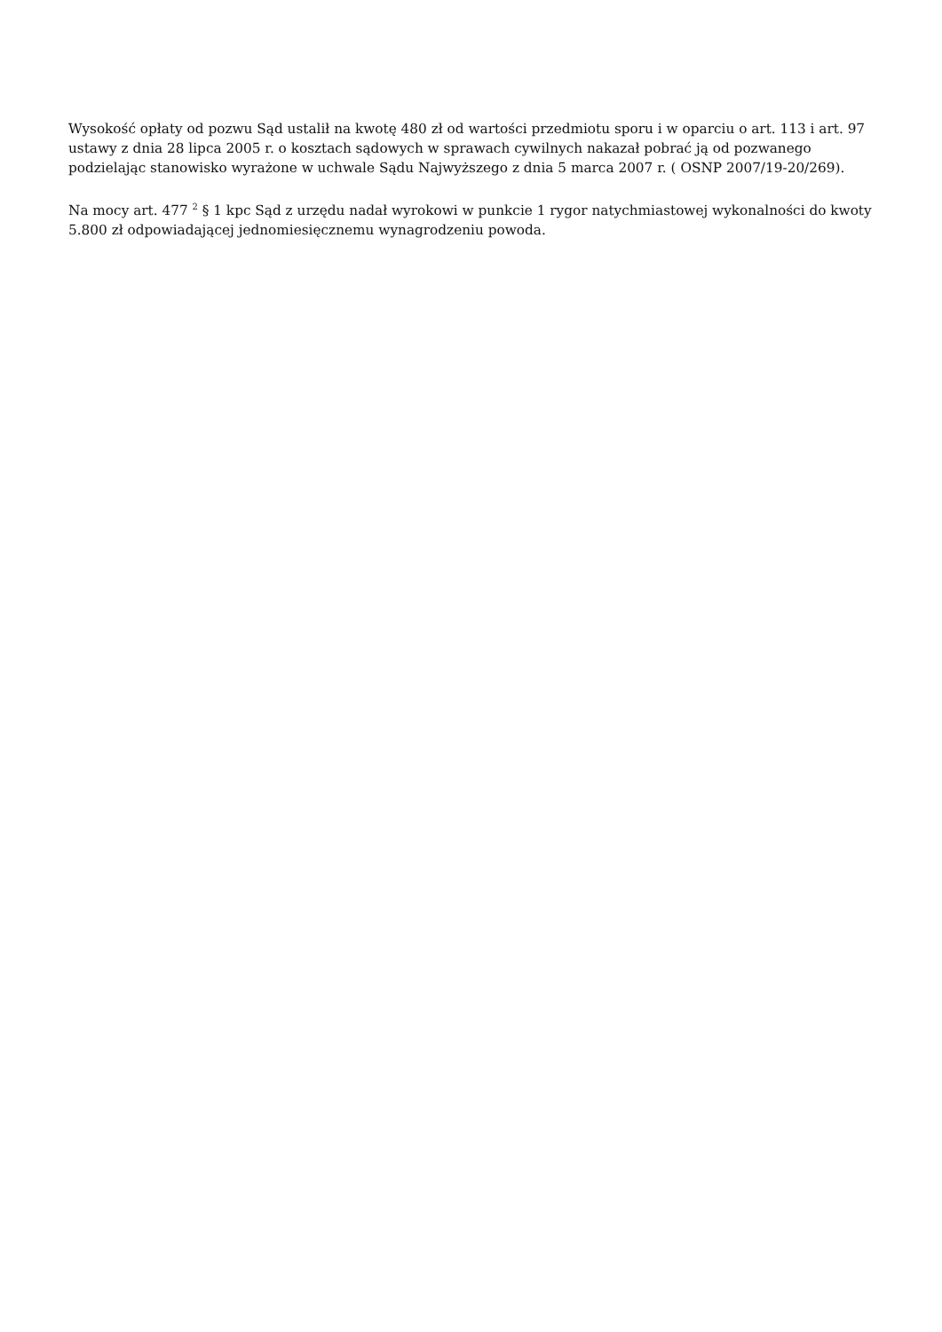Wysokość opłaty od pozwu Sąd ustalił na kwotę 480 zł od wartości przedmiotu sporu i w oparciu o art. 113 i art. 97 ustawy z dnia 28 lipca 2005 r. o kosztach sądowych w sprawach cywilnych nakazał pobrać ją od pozwanego podzielając stanowisko wyrażone w uchwale Sądu Najwyższego z dnia 5 marca 2007 r. ( OSNP 2007/19-20/269).
Na mocy art. 477 <sup>2</sup> § 1 kpc Sąd z urzędu nadał wyrokowi w punkcie 1 rygor natychmiastowej wykonalności do kwoty 5.800 zł odpowiadającej jednomiesięcznemu wynagrodzeniu powoda.